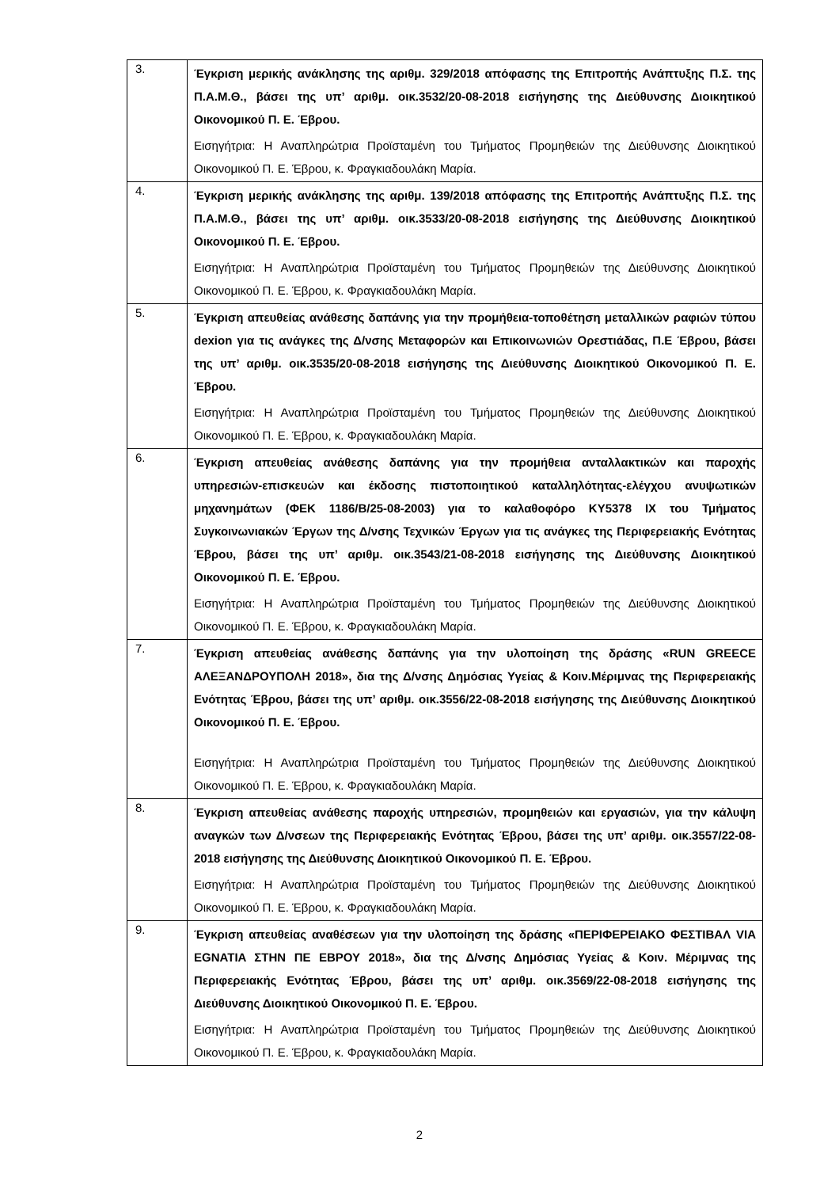| 3. | Έγκριση μερικής ανάκλησης της αριθμ. 329/2018 απόφασης της Επιτροπής Ανάπτυξης Π.Σ. της Π.Α.Μ.Θ., βάσει της υπ’ αριθμ. οικ.3532/20-08-2018 εισήγησης της Διεύθυνσης Διοικητικού Οικονομικού Π. Ε. Έβρου. Εισηγήτρια: Η Αναπληρώτρια Προϊσταμένη του Τμήματος Προμηθειών της Διεύθυνσης Διοικητικού Οικονομικού Π. Ε. Έβρου, κ. Φραγκιαδουλάκη Μαρία. |
| 4. | Έγκριση μερικής ανάκλησης της αριθμ. 139/2018 απόφασης της Επιτροπής Ανάπτυξης Π.Σ. της Π.Α.Μ.Θ., βάσει της υπ’ αριθμ. οικ.3533/20-08-2018 εισήγησης της Διεύθυνσης Διοικητικού Οικονομικού Π. Ε. Έβρου. Εισηγήτρια: Η Αναπληρώτρια Προϊσταμένη του Τμήματος Προμηθειών της Διεύθυνσης Διοικητικού Οικονομικού Π. Ε. Έβρου, κ. Φραγκιαδουλάκη Μαρία. |
| 5. | Έγκριση απευθείας ανάθεσης δαπάνης για την προμήθεια-τοποθέτηση μεταλλικών ραφιών τύπου dexion για τις ανάγκες της Δ/νσης Μεταφορών και Επικοινωνιών Ορεστιάδας, Π.Ε Έβρου, βάσει της υπ’ αριθμ. οικ.3535/20-08-2018 εισήγησης της Διεύθυνσης Διοικητικού Οικονομικού Π. Ε. Έβρου. Εισηγήτρια: Η Αναπληρώτρια Προϊσταμένη του Τμήματος Προμηθειών της Διεύθυνσης Διοικητικού Οικονομικού Π. Ε. Έβρου, κ. Φραγκιαδουλάκη Μαρία. |
| 6. | Έγκριση απευθείας ανάθεσης δαπάνης για την προμήθεια ανταλλακτικών και παροχής υπηρεσιών-επισκευών και έκδοσης πιστοποιητικού καταλληλότητας-ελέγχου ανυψωτικών μηχανημάτων (ΦΕΚ 1186/Β/25-08-2003) για το καλαθοφόρο ΚΥ5378 ΙΧ του Τμήματος Συγκοινωνιακών Έργων της Δ/νσης Τεχνικών Έργων για τις ανάγκες της Περιφερειακής Ενότητας Έβρου, βάσει της υπ’ αριθμ. οικ.3543/21-08-2018 εισήγησης της Διεύθυνσης Διοικητικού Οικονομικού Π. Ε. Έβρου. Εισηγήτρια: Η Αναπληρώτρια Προϊσταμένη του Τμήματος Προμηθειών της Διεύθυνσης Διοικητικού Οικονομικού Π. Ε. Έβρου, κ. Φραγκιαδουλάκη Μαρία. |
| 7. | Έγκριση απευθείας ανάθεσης δαπάνης για την υλοποίηση της δράσης «RUN GREECE ΑΛΕΞΑΝΔΡΟΥΠΟΛΗ 2018», δια της Δ/νσης Δημόσιας Υγείας & Κοιν.Μέριμνας της Περιφερειακής Ενότητας Έβρου, βάσει της υπ’ αριθμ. οικ.3556/22-08-2018 εισήγησης της Διεύθυνσης Διοικητικού Οικονομικού Π. Ε. Έβρου. Εισηγήτρια: Η Αναπληρώτρια Προϊσταμένη του Τμήματος Προμηθειών της Διεύθυνσης Διοικητικού Οικονομικού Π. Ε. Έβρου, κ. Φραγκιαδουλάκη Μαρία. |
| 8. | Έγκριση απευθείας ανάθεσης παροχής υπηρεσιών, προμηθειών και εργασιών, για την κάλυψη αναγκών των Δ/νσεων της Περιφερειακής Ενότητας Έβρου, βάσει της υπ’ αριθμ. οικ.3557/22-08-2018 εισήγησης της Διεύθυνσης Διοικητικού Οικονομικού Π. Ε. Έβρου. Εισηγήτρια: Η Αναπληρώτρια Προϊσταμένη του Τμήματος Προμηθειών της Διεύθυνσης Διοικητικού Οικονομικού Π. Ε. Έβρου, κ. Φραγκιαδουλάκη Μαρία. |
| 9. | Έγκριση απευθείας αναθέσεων για την υλοποίηση της δράσης «ΠΕΡΙΦΕΡΕΙΑΚΟ ΦΕΣΤΙΒΑΛ VIA EGNATIA ΣΤΗΝ ΠΕ ΕΒΡΟΥ 2018», δια της Δ/νσης Δημόσιας Υγείας & Κοιν. Μέριμνας της Περιφερειακής Ενότητας Έβρου, βάσει της υπ’ αριθμ. οικ.3569/22-08-2018 εισήγησης της Διεύθυνσης Διοικητικού Οικονομικού Π. Ε. Έβρου. Εισηγήτρια: Η Αναπληρώτρια Προϊσταμένη του Τμήματος Προμηθειών της Διεύθυνσης Διοικητικού Οικονομικού Π. Ε. Έβρου, κ. Φραγκιαδουλάκη Μαρία. |
2